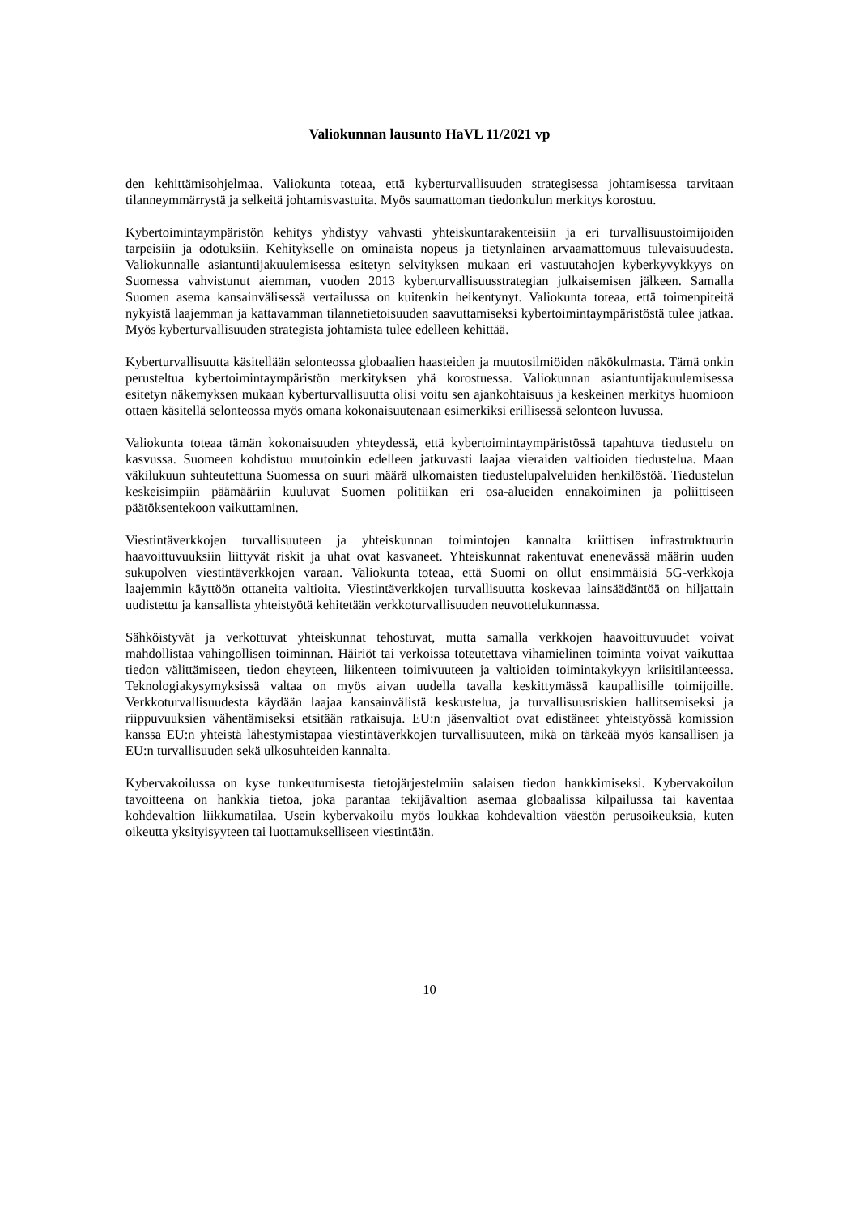Valiokunnan lausunto HaVL 11/2021 vp
den kehittämisohjelmaa. Valiokunta toteaa, että kyberturvallisuuden strategisessa johtamisessa tarvitaan tilanneymmärrystä ja selkeitä johtamisvastuita. Myös saumattoman tiedonkulun merkitys korostuu.
Kybertoimintaympäristön kehitys yhdistyy vahvasti yhteiskuntarakenteisiin ja eri turvallisuustoimijoiden tarpeisiin ja odotuksiin. Kehitykselle on ominaista nopeus ja tietynlainen arvaamattomuus tulevaisuudesta. Valiokunnalle asiantuntijakuulemisessa esitetyn selvityksen mukaan eri vastuutahojen kyberkyvykkyys on Suomessa vahvistunut aiemman, vuoden 2013 kyberturvallisuusstrategian julkaisemisen jälkeen. Samalla Suomen asema kansainvälisessä vertailussa on kuitenkin heikentynyt. Valiokunta toteaa, että toimenpiteitä nykyistä laajemman ja kattavamman tilannetietoisuuden saavuttamiseksi kybertoimintaympäristöstä tulee jatkaa. Myös kyberturvallisuuden strategista johtamista tulee edelleen kehittää.
Kyberturvallisuutta käsitellään selonteossa globaalien haasteiden ja muutosilmiöiden näkökulmasta. Tämä onkin perusteltua kybertoimintaympäristön merkityksen yhä korostuessa. Valiokunnan asiantuntijakuulemisessa esitetyn näkemyksen mukaan kyberturvallisuutta olisi voitu sen ajankohtaisuus ja keskeinen merkitys huomioon ottaen käsitellä selonteossa myös omana kokonaisuutenaan esimerkiksi erillisessä selonteon luvussa.
Valiokunta toteaa tämän kokonaisuuden yhteydessä, että kybertoimintaympäristössä tapahtuva tiedustelu on kasvussa. Suomeen kohdistuu muutoinkin edelleen jatkuvasti laajaa vieraiden valtioiden tiedustelua. Maan väkilukuun suhteutettuna Suomessa on suuri määrä ulkomaisten tiedustelupalveluiden henkilöstöä. Tiedustelun keskeisimpiin päämääriin kuuluvat Suomen politiikan eri osa-alueiden ennakoiminen ja poliittiseen päätöksentekoon vaikuttaminen.
Viestintäverkkojen turvallisuuteen ja yhteiskunnan toimintojen kannalta kriittisen infrastruktuurin haavoittuvuuksiin liittyvät riskit ja uhat ovat kasvaneet. Yhteiskunnat rakentuvat enenevässä määrin uuden sukupolven viestintäverkkojen varaan. Valiokunta toteaa, että Suomi on ollut ensimmäisiä 5G-verkkoja laajemmin käyttöön ottaneita valtioita. Viestintäverkkojen turvallisuutta koskevaa lainsäädäntöä on hiljattain uudistettu ja kansallista yhteistyötä kehitetään verkkoturvallisuuden neuvottelukunnassa.
Sähköistyvät ja verkottuvat yhteiskunnat tehostuvat, mutta samalla verkkojen haavoittuvuudet voivat mahdollistaa vahingollisen toiminnan. Häiriöt tai verkoissa toteutettava vihamielinen toiminta voivat vaikuttaa tiedon välittämiseen, tiedon eheyteen, liikenteen toimivuuteen ja valtioiden toimintakykyyn kriisitilanteessa. Teknologiakysymyksissä valtaa on myös aivan uudella tavalla keskittymässä kaupallisille toimijoille. Verkkoturvallisuudesta käydään laajaa kansainvälistä keskustelua, ja turvallisuusriskien hallitsemiseksi ja riippuvuuksien vähentämiseksi etsitään ratkaisuja. EU:n jäsenvaltiot ovat edistäneet yhteistyössä komission kanssa EU:n yhteistä lähestymistapaa viestintäverkkojen turvallisuuteen, mikä on tärkeää myös kansallisen ja EU:n turvallisuuden sekä ulkosuhteiden kannalta.
Kybervakoilussa on kyse tunkeutumisesta tietojärjestelmiin salaisen tiedon hankkimiseksi. Kybervakoilun tavoitteena on hankkia tietoa, joka parantaa tekijävaltion asemaa globaalissa kilpailussa tai kaventaa kohdevaltion liikkumatilaa. Usein kybervakoilu myös loukkaa kohdevaltion väestön perusoikeuksia, kuten oikeutta yksityisyyteen tai luottamukselliseen viestintään.
10